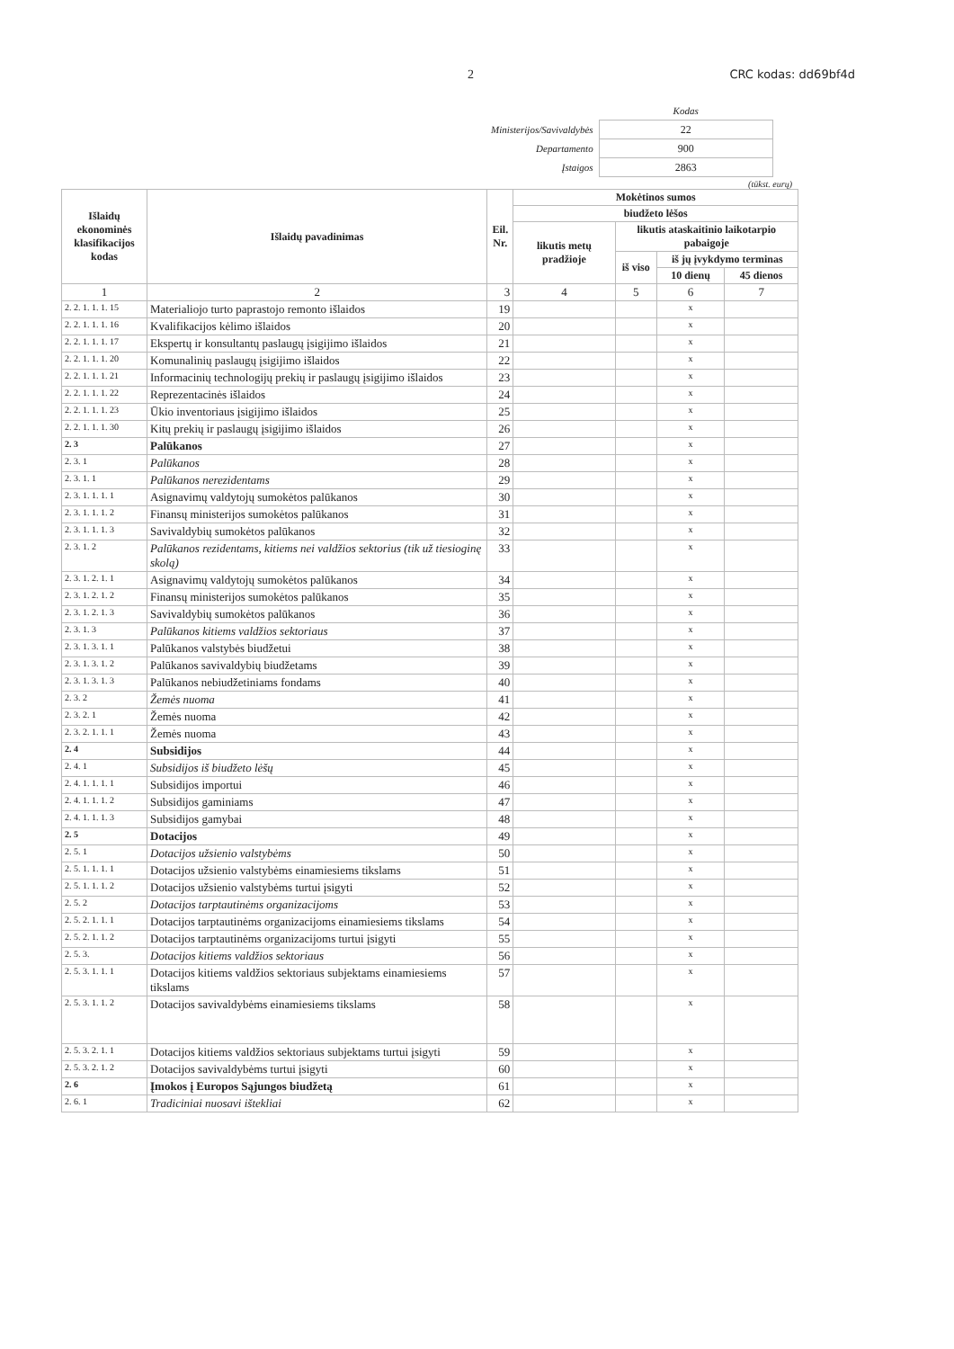2 CRC kodas: dd69bf4d
| | Kodas |
| Ministerijos/Savivaldybės | 22 |
| Departamento | 900 |
| Įstaigos | 2863 |
(tūkst. eurų)
| Išlaidų ekonominės klasifikacijos kodas | Išlaidų pavadinimas | Eil. Nr. | Mokėtinos sumos | | | |
| --- | --- | --- | --- | --- | --- | --- |
| | | | biudžeto lėšos | | | |
| | | | likutis metų pradžioje | likutis ataskaitinio laikotarpio pabaigoje | | |
| | | | | iš viso | iš jų įvykdymo terminas | |
| | | | | | 10 dienų | 45 dienos |
| 1 | 2 | 3 | 4 | 5 | 6 | 7 |
| 2. 2. 1. 1. 1. 15 | Materialiojo turto paprastojo remonto išlaidos | 19 | | | x | |
| 2. 2. 1. 1. 1. 16 | Kvalifikacijos kėlimo išlaidos | 20 | | | x | |
| 2. 2. 1. 1. 1. 17 | Ekspertų ir konsultantų paslaugų įsigijimo išlaidos | 21 | | | x | |
| 2. 2. 1. 1. 1. 20 | Komunalinių paslaugų įsigijimo išlaidos | 22 | | | x | |
| 2. 2. 1. 1. 1. 21 | Informacinių technologijų prekių ir paslaugų įsigijimo išlaidos | 23 | | | x | |
| 2. 2. 1. 1. 1. 22 | Reprezentacinės išlaidos | 24 | | | x | |
| 2. 2. 1. 1. 1. 23 | Ūkio inventoriaus įsigijimo išlaidos | 25 | | | x | |
| 2. 2. 1. 1. 1. 30 | Kitų prekių ir paslaugų įsigijimo išlaidos | 26 | | | x | |
| 2. 3 | Palūkanos | 27 | | | x | |
| 2. 3. 1 | Palūkanos | 28 | | | x | |
| 2. 3. 1. 1 | Palūkanos nerezidentams | 29 | | | x | |
| 2. 3. 1. 1. 1. 1 | Asignavimų valdytojų sumokėtos palūkanos | 30 | | | x | |
| 2. 3. 1. 1. 1. 2 | Finansų ministerijos sumokėtos palūkanos | 31 | | | x | |
| 2. 3. 1. 1. 1. 3 | Savivaldybių sumokėtos palūkanos | 32 | | | x | |
| 2. 3. 1. 2 | Palūkanos rezidentams, kitiems nei valdžios sektorius (tik už tiesioginę skolą) | 33 | | | x | |
| 2. 3. 1. 2. 1. 1 | Asignavimų valdytojų sumokėtos palūkanos | 34 | | | x | |
| 2. 3. 1. 2. 1. 2 | Finansų ministerijos sumokėtos palūkanos | 35 | | | x | |
| 2. 3. 1. 2. 1. 3 | Savivaldybių sumokėtos palūkanos | 36 | | | x | |
| 2. 3. 1. 3 | Palūkanos kitiems valdžios sektoriaus | 37 | | | x | |
| 2. 3. 1. 3. 1. 1 | Palūkanos valstybės biudžetui | 38 | | | x | |
| 2. 3. 1. 3. 1. 2 | Palūkanos savivaldybių biudžetams | 39 | | | x | |
| 2. 3. 1. 3. 1. 3 | Palūkanos nebiudžetiniams fondams | 40 | | | x | |
| 2. 3. 2 | Žemės nuoma | 41 | | | x | |
| 2. 3. 2. 1 | Žemės nuoma | 42 | | | x | |
| 2. 3. 2. 1. 1. 1 | Žemės nuoma | 43 | | | x | |
| 2. 4 | Subsidijos | 44 | | | x | |
| 2. 4. 1 | Subsidijos iš biudžeto lėšų | 45 | | | x | |
| 2. 4. 1. 1. 1. 1 | Subsidijos importui | 46 | | | x | |
| 2. 4. 1. 1. 1. 2 | Subsidijos gaminiams | 47 | | | x | |
| 2. 4. 1. 1. 1. 3 | Subsidijos gamybai | 48 | | | x | |
| 2. 5 | Dotacijos | 49 | | | x | |
| 2. 5. 1 | Dotacijos užsienio valstybėms | 50 | | | x | |
| 2. 5. 1. 1. 1. 1 | Dotacijos užsienio valstybėms einamiesiems tikslams | 51 | | | x | |
| 2. 5. 1. 1. 1. 2 | Dotacijos užsienio valstybėms turtui įsigyti | 52 | | | x | |
| 2. 5. 2 | Dotacijos tarptautinėms organizacijoms | 53 | | | x | |
| 2. 5. 2. 1. 1. 1 | Dotacijos tarptautinėms organizacijoms einamiesiems tikslams | 54 | | | x | |
| 2. 5. 2. 1. 1. 2 | Dotacijos tarptautinėms organizacijoms turtui įsigyti | 55 | | | x | |
| 2. 5. 3. | Dotacijos kitiems valdžios sektoriaus | 56 | | | x | |
| 2. 5. 3. 1. 1. 1 | Dotacijos kitiems valdžios sektoriaus subjektams einamiesiems tikslams | 57 | | | x | |
| 2. 5. 3. 1. 1. 2 | Dotacijos savivaldybėms einamiesiems tikslams | 58 | | | x | |
| 2. 5. 3. 2. 1. 1 | Dotacijos kitiems valdžios sektoriaus subjektams turtui įsigyti | 59 | | | x | |
| 2. 5. 3. 2. 1. 2 | Dotacijos savivaldybėms turtui įsigyti | 60 | | | x | |
| 2. 6 | Įmokos į Europos Sąjungos biudžetą | 61 | | | x | |
| 2. 6. 1 | Tradiciniai nuosavi ištekliai | 62 | | | x | |